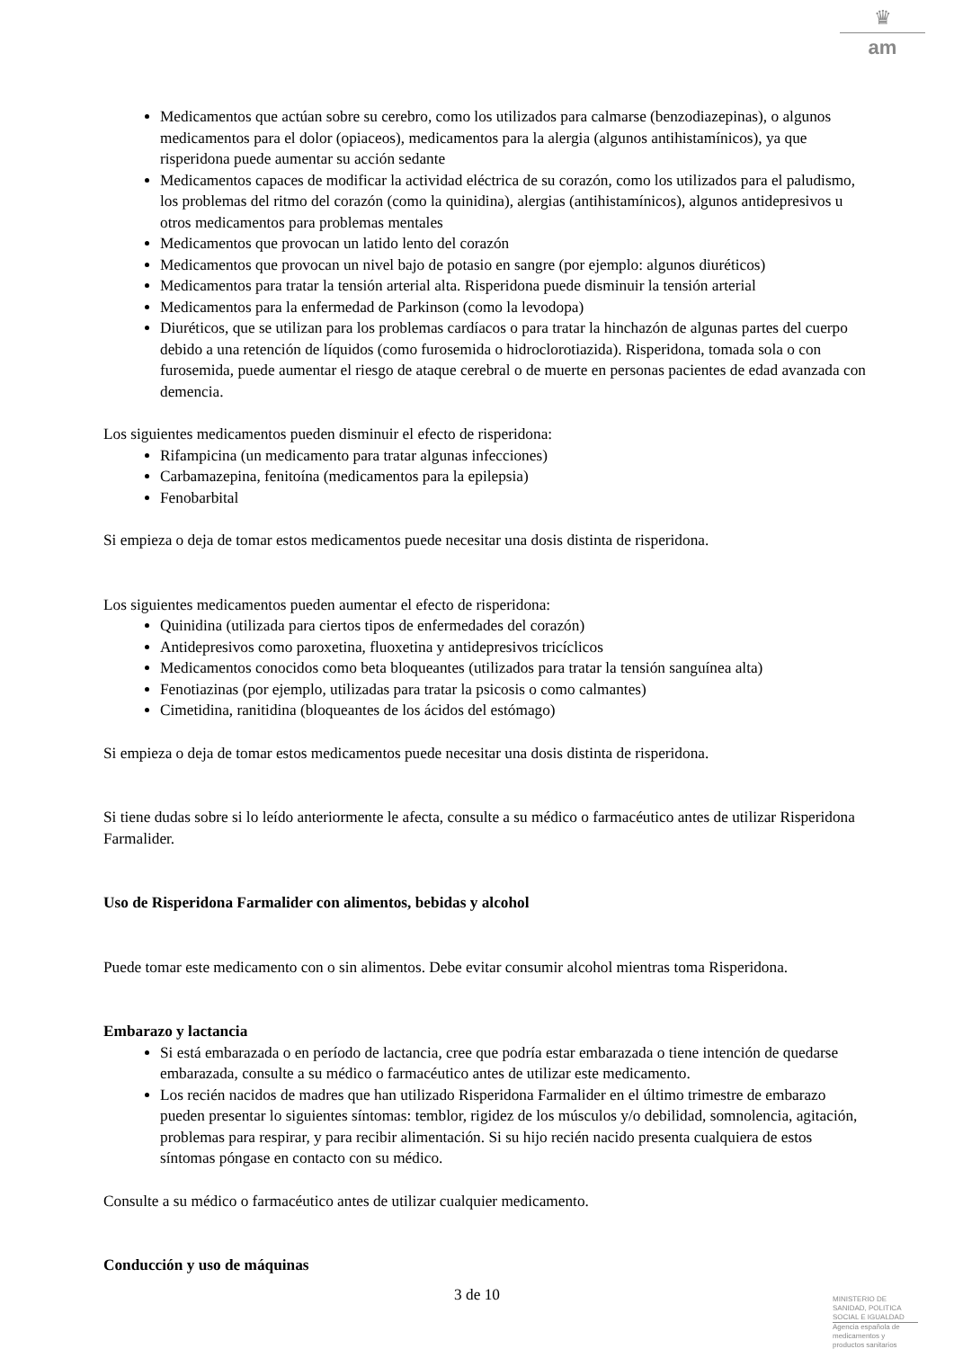♛
am
Medicamentos que actúan sobre su cerebro, como los utilizados para calmarse (benzodiazepinas), o algunos medicamentos para el dolor (opiaceos), medicamentos para la alergia (algunos antihistamínicos), ya que risperidona puede aumentar su acción sedante
Medicamentos capaces de modificar la actividad eléctrica de su corazón, como los utilizados para el paludismo, los problemas del ritmo del corazón (como la quinidina), alergias (antihistamínicos), algunos antidepresivos u otros medicamentos para problemas mentales
Medicamentos que provocan un latido lento del corazón
Medicamentos que provocan un nivel bajo de potasio en sangre (por ejemplo: algunos diuréticos)
Medicamentos para tratar la tensión arterial alta. Risperidona puede disminuir la tensión arterial
Medicamentos para la enfermedad de Parkinson (como la levodopa)
Diuréticos, que se utilizan para los problemas cardíacos o para tratar la hinchazón de algunas partes del cuerpo debido a una retención de líquidos (como furosemida o hidroclorotiazida). Risperidona, tomada sola o con furosemida, puede aumentar el riesgo de ataque cerebral o de muerte en personas pacientes de edad avanzada con demencia.
Los siguientes medicamentos pueden disminuir el efecto de risperidona:
Rifampicina (un medicamento para tratar algunas infecciones)
Carbamazepina, fenitoína (medicamentos para la epilepsia)
Fenobarbital
Si empieza o deja de tomar estos medicamentos puede necesitar una dosis distinta de risperidona.
Los siguientes medicamentos pueden aumentar el efecto de risperidona:
Quinidina (utilizada para ciertos tipos de enfermedades del corazón)
Antidepresivos como paroxetina, fluoxetina y antidepresivos tricíclicos
Medicamentos conocidos como beta bloqueantes (utilizados para tratar la tensión sanguínea alta)
Fenotiazinas (por ejemplo, utilizadas para tratar la psicosis o como calmantes)
Cimetidina, ranitidina (bloqueantes de los ácidos del estómago)
Si empieza o deja de tomar estos medicamentos puede necesitar una dosis distinta de risperidona.
Si tiene dudas sobre si lo leído anteriormente le afecta, consulte a su médico o farmacéutico antes de utilizar Risperidona Farmalider.
Uso de Risperidona Farmalider con alimentos, bebidas y alcohol
Puede tomar este medicamento con o sin alimentos. Debe evitar consumir alcohol mientras toma Risperidona.
Embarazo y lactancia
Si está embarazada o en período de lactancia, cree que podría estar embarazada o tiene intención de quedarse embarazada, consulte a su médico o farmacéutico antes de utilizar este medicamento.
Los recién nacidos de madres que han utilizado Risperidona Farmalider en el último trimestre de embarazo pueden presentar lo siguientes síntomas: temblor, rigidez de los músculos y/o debilidad, somnolencia, agitación, problemas para respirar, y para recibir alimentación. Si su hijo recién nacido presenta cualquiera de estos síntomas póngase en contacto con su médico.
Consulte a su médico o farmacéutico antes de utilizar cualquier medicamento.
Conducción y uso de máquinas
3 de 10
MINISTERIO DE
SANIDAD, POLITICA
SOCIAL E IGUALDAD
Agencia española de
medicamentos y
productos sanitarios